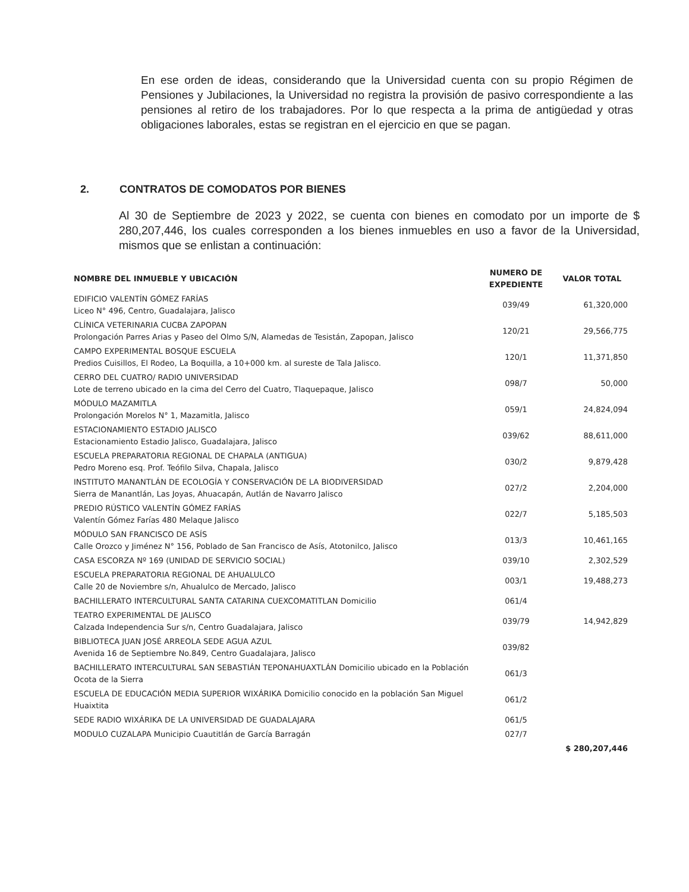En ese orden de ideas, considerando que la Universidad cuenta con su propio Régimen de Pensiones y Jubilaciones, la Universidad no registra la provisión de pasivo correspondiente a las pensiones al retiro de los trabajadores. Por lo que respecta a la prima de antigüedad y otras obligaciones laborales, estas se registran en el ejercicio en que se pagan.
2. CONTRATOS DE COMODATOS POR BIENES
Al 30 de Septiembre de 2023 y 2022, se cuenta con bienes en comodato por un importe de $ 280,207,446, los cuales corresponden a los bienes inmuebles en uso a favor de la Universidad, mismos que se enlistan a continuación:
| NOMBRE DEL INMUEBLE Y UBICACIÓN | NUMERO DE EXPEDIENTE | VALOR TOTAL |
| --- | --- | --- |
| EDIFICIO VALENTÍN GÓMEZ FARÍAS Liceo N° 496, Centro, Guadalajara, Jalisco | 039/49 | 61,320,000 |
| CLÍNICA VETERINARIA CUCBA ZAPOPAN Prolongación Parres Arias y Paseo del Olmo S/N, Alamedas de Tesistán, Zapopan, Jalisco | 120/21 | 29,566,775 |
| CAMPO EXPERIMENTAL BOSQUE ESCUELA Predios Cuisillos, El Rodeo, La Boquilla, a 10+000 km. al sureste de Tala Jalisco. | 120/1 | 11,371,850 |
| CERRO DEL CUATRO/ RADIO UNIVERSIDAD Lote de terreno ubicado en la cima del Cerro del Cuatro, Tlaquepaque, Jalisco | 098/7 | 50,000 |
| MÓDULO MAZAMITLA Prolongación Morelos N° 1, Mazamitla, Jalisco | 059/1 | 24,824,094 |
| ESTACIONAMIENTO ESTADIO JALISCO Estacionamiento Estadio Jalisco, Guadalajara, Jalisco | 039/62 | 88,611,000 |
| ESCUELA PREPARATORIA REGIONAL DE CHAPALA (ANTIGUA) Pedro Moreno esq. Prof. Teófilo Silva, Chapala, Jalisco | 030/2 | 9,879,428 |
| INSTITUTO MANANTLÁN DE ECOLOGÍA Y CONSERVACIÓN DE LA BIODIVERSIDAD Sierra de Manantlán, Las Joyas, Ahuacapán, Autlán de Navarro Jalisco | 027/2 | 2,204,000 |
| PREDIO RÚSTICO VALENTÍN GÓMEZ FARÍAS Valentín Gómez Farías 480 Melaque Jalisco | 022/7 | 5,185,503 |
| MÓDULO SAN FRANCISCO DE ASÍS Calle Orozco y Jiménez N° 156, Poblado de San Francisco de Asís, Atotonilco, Jalisco | 013/3 | 10,461,165 |
| CASA ESCORZA Nº 169 (UNIDAD DE SERVICIO SOCIAL) | 039/10 | 2,302,529 |
| ESCUELA PREPARATORIA REGIONAL DE AHUALULCO Calle 20 de Noviembre s/n, Ahualulco de Mercado, Jalisco | 003/1 | 19,488,273 |
| BACHILLERATO INTERCULTURAL SANTA CATARINA CUEXCOMATITLAN Domicilio | 061/4 | |
| TEATRO EXPERIMENTAL DE JALISCO Calzada Independencia Sur s/n, Centro Guadalajara, Jalisco | 039/79 | 14,942,829 |
| BIBLIOTECA JUAN JOSÉ ARREOLA SEDE AGUA AZUL Avenida 16 de Septiembre No.849, Centro Guadalajara, Jalisco | 039/82 | |
| BACHILLERATO INTERCULTURAL SAN SEBASTIÁN TEPONAHUAXTLÁN Domicilio ubicado en la Población Ocota de la Sierra | 061/3 | |
| ESCUELA DE EDUCACIÓN MEDIA SUPERIOR WIXÁRIKA Domicilio conocido en la población San Miguel Huaixtita | 061/2 | |
| SEDE RADIO WIXÁRIKA DE LA UNIVERSIDAD DE GUADALAJARA | 061/5 | |
| MODULO CUZALAPA Municipio Cuautitlán de García Barragán | 027/7 | |
| | | $ 280,207,446 |